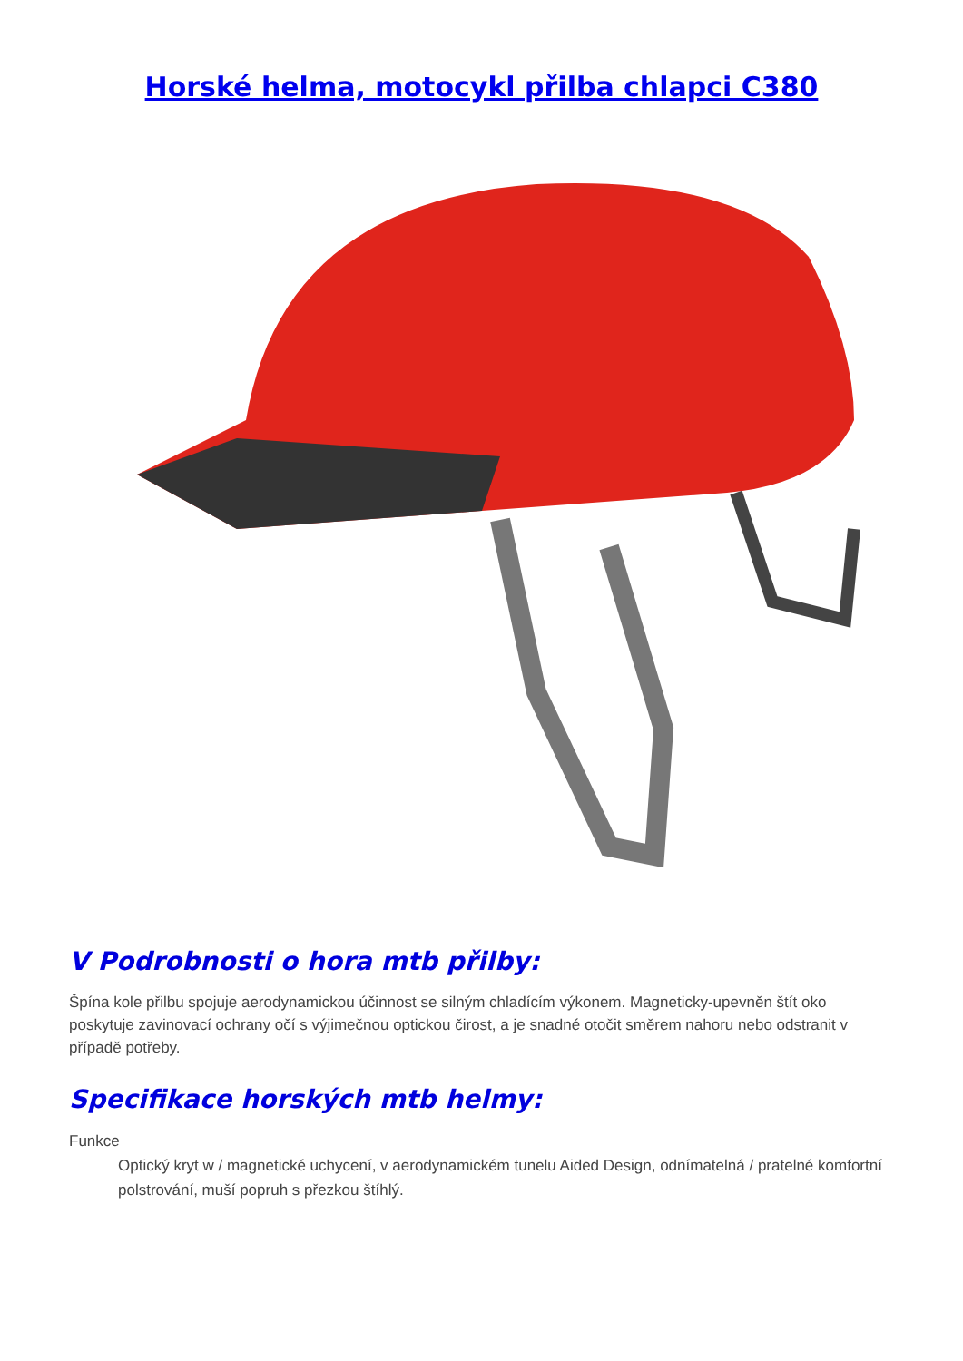Horské helma, motocykl přilba chlapci C380
V Podrobnosti o hora mtb přilby:
Špína kole přilbu spojuje aerodynamickou účinnost se silným chladícím výkonem. Magneticky-upevněn štít oko poskytuje zavinovací ochrany očí s výjimečnou optickou čirost, a je snadné otočit směrem nahoru nebo odstranit v případě potřeby.
Specifikace horských mtb helmy:
Funkce
Optický kryt w / magnetické uchycení, v aerodynamickém tunelu Aided Design, odnímatelná / pratelné komfortní polstrování, muší popruh s přezkou štíhlý.